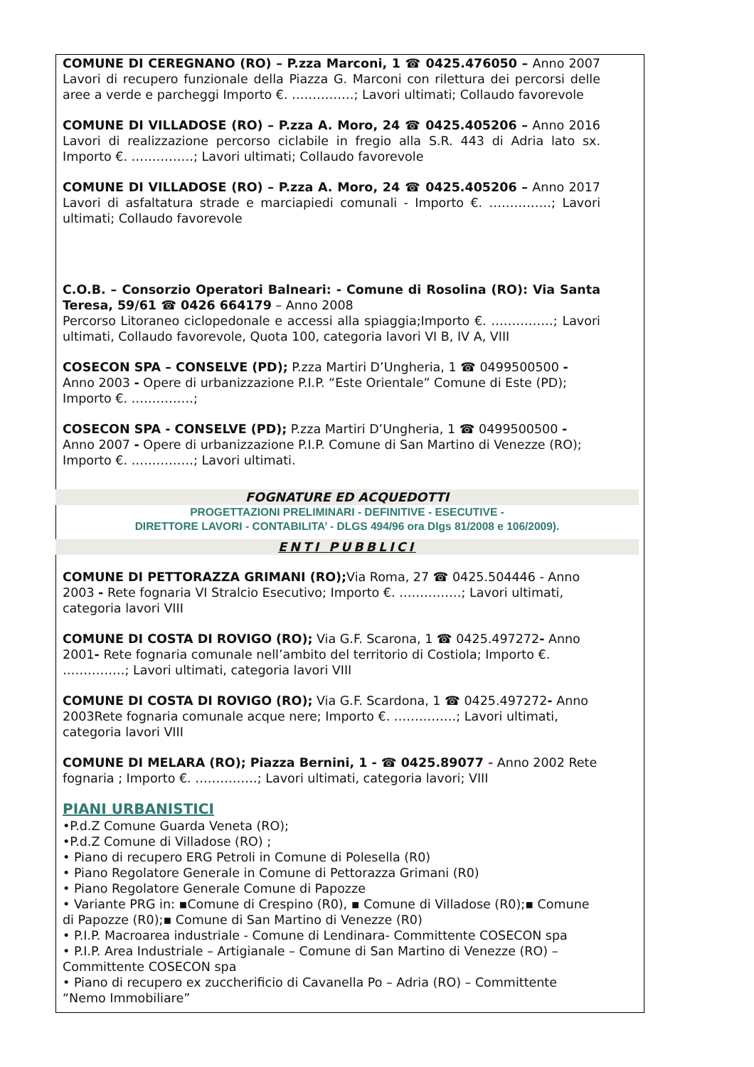COMUNE DI CEREGNANO (RO) – P.zza Marconi, 1 ☎ 0425.476050 – Anno 2007 Lavori di recupero funzionale della Piazza G. Marconi con rilettura dei percorsi delle aree a verde e parcheggi Importo €. ……………; Lavori ultimati; Collaudo favorevole
COMUNE DI VILLADOSE (RO) – P.zza A. Moro, 24 ☎ 0425.405206 – Anno 2016 Lavori di realizzazione percorso ciclabile in fregio alla S.R. 443 di Adria lato sx. Importo €. ……………; Lavori ultimati; Collaudo favorevole
COMUNE DI VILLADOSE (RO) – P.zza A. Moro, 24 ☎ 0425.405206 – Anno 2017 Lavori di asfaltatura strade e marciapiedi comunali - Importo €. ……………; Lavori ultimati; Collaudo favorevole
C.O.B. – Consorzio Operatori Balneari: - Comune di Rosolina (RO): Via Santa Teresa, 59/61 ☎ 0426 664179 – Anno 2008
Percorso Litoraneo ciclopedonale e accessi alla spiaggia;Importo €. ……………; Lavori ultimati, Collaudo favorevole, Quota 100, categoria lavori VI B, IV A, VIII
COSECON SPA – CONSELVE (PD); P.zza Martiri D’Ungheria, 1 ☎ 0499500500 - Anno 2003 - Opere di urbanizzazione P.I.P. “Este Orientale” Comune di Este (PD); Importo €. ……………;
COSECON SPA - CONSELVE (PD); P.zza Martiri D’Ungheria, 1 ☎ 0499500500 - Anno 2007 - Opere di urbanizzazione P.I.P. Comune di San Martino di Venezze (RO); Importo €. ……………; Lavori ultimati.
FOGNATURE ED ACQUEDOTTI
PROGETTAZIONI PRELIMINARI - DEFINITIVE - ESECUTIVE -
DIRETTORE LAVORI - CONTABILITA’ - DLGS 494/96 ora Dlgs 81/2008 e 106/2009).
ENTI PUBBLICI
COMUNE DI PETTORAZZA GRIMANI (RO); Via Roma, 27 ☎ 0425.504446 - Anno 2003 - Rete fognaria VI Stralcio Esecutivo; Importo €. ……………; Lavori ultimati, categoria lavori VIII
COMUNE DI COSTA DI ROVIGO (RO); Via G.F. Scarona, 1 ☎ 0425.497272- Anno 2001- Rete fognaria comunale nell’ambito del territorio di Costiola; Importo €. ……………; Lavori ultimati, categoria lavori VIII
COMUNE DI COSTA DI ROVIGO (RO); Via G.F. Scardona, 1 ☎ 0425.497272- Anno 2003Rete fognaria comunale acque nere; Importo €. ……………; Lavori ultimati, categoria lavori VIII
COMUNE DI MELARA (RO); Piazza Bernini, 1 - ☎ 0425.89077 - Anno 2002 Rete fognaria ; Importo €. ……………; Lavori ultimati, categoria lavori; VIII
PIANI URBANISTICI
•P.d.Z Comune Guarda Veneta (RO);
•P.d.Z Comune di Villadose (RO) ;
• Piano di recupero ERG Petroli in Comune di Polesella (R0)
• Piano Regolatore Generale in Comune di Pettorazza Grimani (R0)
• Piano Regolatore Generale Comune di Papozze
• Variante PRG in: ▪Comune di Crespino (R0), ▪ Comune di Villadose (R0);▪ Comune di Papozze (R0);▪ Comune di San Martino di Venezze (R0)
• P.I.P. Macroarea industriale - Comune di Lendinara- Committente COSECON spa
• P.I.P. Area Industriale – Artigianale – Comune di San Martino di Venezze (RO) – Committente COSECON spa
• Piano di recupero ex zuccherificio di Cavanella Po – Adria (RO) – Committente “Nemo Immobiliare”